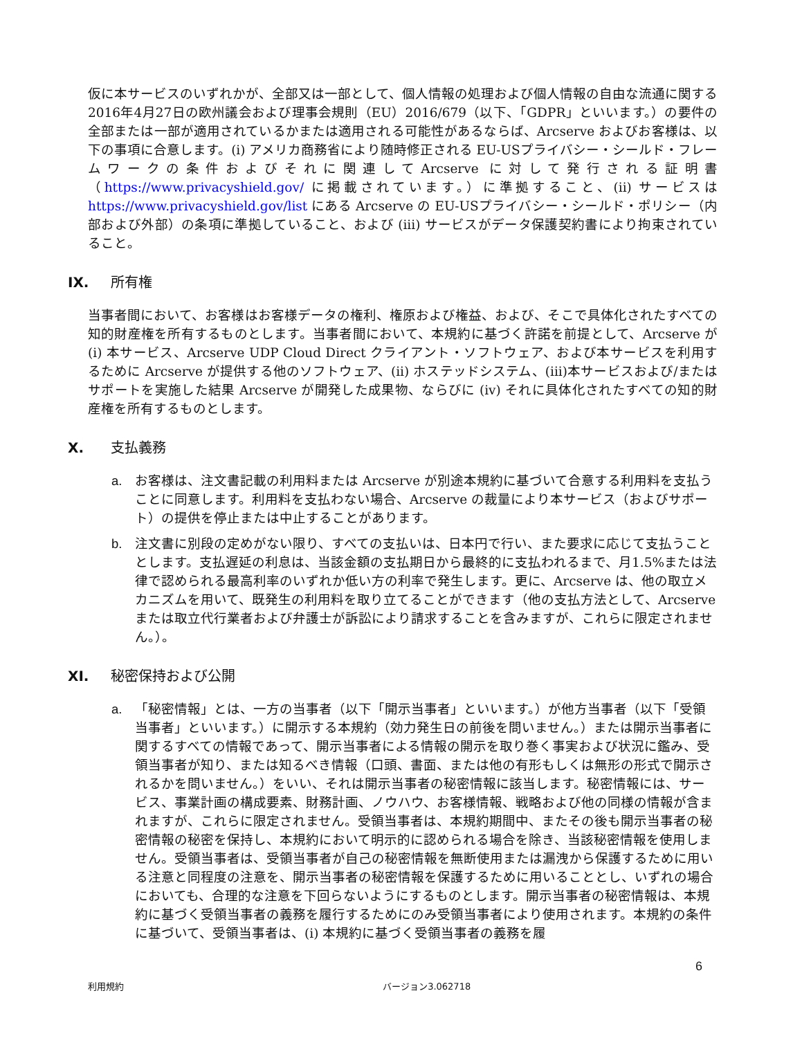仮に本サービスのいずれかが、全部又は一部として、個人情報の処理および個人情報の自由な流通に関する2016年4月27日の欧州議会および理事会規則（EU）2016/679（以下、「GDPR」といいます。）の要件の全部または一部が適用されているかまたは適用される可能性があるならば、Arcserve およびお客様は、以下の事項に合意します。(i) アメリカ商務省により随時修正される EU-USプライバシー・シールド・フレームワークの条件およびそれに関連してArcserve に対して発行される証明書（https://www.privacyshield.gov/ に掲載されています。）に準拠すること、(ii) サービスは https://www.privacyshield.gov/list にある Arcserve の EU-USプライバシー・シールド・ポリシー（内部および外部）の条項に準拠していること、および (iii) サービスがデータ保護契約書により拘束されていること。
IX. 所有権
当事者間において、お客様はお客様データの権利、権原および権益、および、そこで具体化されたすべての知的財産権を所有するものとします。当事者間において、本規約に基づく許諾を前提として、Arcserve が (i) 本サービス、Arcserve UDP Cloud Direct クライアント・ソフトウェア、および本サービスを利用するために Arcserve が提供する他のソフトウェア、(ii) ホステッドシステム、(iii)本サービスおよび/またはサポートを実施した結果 Arcserve が開発した成果物、ならびに (iv) それに具体化されたすべての知的財産権を所有するものとします。
X. 支払義務
a. お客様は、注文書記載の利用料または Arcserve が別途本規約に基づいて合意する利用料を支払うことに同意します。利用料を支払わない場合、Arcserve の裁量により本サービス（およびサポート）の提供を停止または中止することがあります。
b. 注文書に別段の定めがない限り、すべての支払いは、日本円で行い、また要求に応じて支払うこととします。支払遅延の利息は、当該金額の支払期日から最終的に支払われるまで、月1.5%または法律で認められる最高利率のいずれか低い方の利率で発生します。更に、Arcserve は、他の取立メカニズムを用いて、既発生の利用料を取り立てることができます（他の支払方法として、Arcserve または取立代行業者および弁護士が訴訟により請求することを含みますが、これらに限定されません。）。
XI. 秘密保持および公開
a. 「秘密情報」とは、一方の当事者（以下「開示当事者」といいます。）が他方当事者（以下「受領当事者」といいます。）に開示する本規約（効力発生日の前後を問いません。）または開示当事者に関するすべての情報であって、開示当事者による情報の開示を取り巻く事実および状況に鑑み、受領当事者が知り、または知るべき情報（口頭、書面、または他の有形もしくは無形の形式で開示されるかを問いません。）をいい、それは開示当事者の秘密情報に該当します。秘密情報には、サービス、事業計画の構成要素、財務計画、ノウハウ、お客様情報、戦略および他の同様の情報が含まれますが、これらに限定されません。受領当事者は、本規約期間中、またその後も開示当事者の秘密情報の秘密を保持し、本規約において明示的に認められる場合を除き、当該秘密情報を使用しません。受領当事者は、受領当事者が自己の秘密情報を無断使用または漏洩から保護するために用いる注意と同程度の注意を、開示当事者の秘密情報を保護するために用いることとし、いずれの場合においても、合理的な注意を下回らないようにするものとします。開示当事者の秘密情報は、本規約に基づく受領当事者の義務を履行するためにのみ受領当事者により使用されます。本規約の条件に基づいて、受領当事者は、(i) 本規約に基づく受領当事者の義務を履
6
利用規約 バージョン3.062718